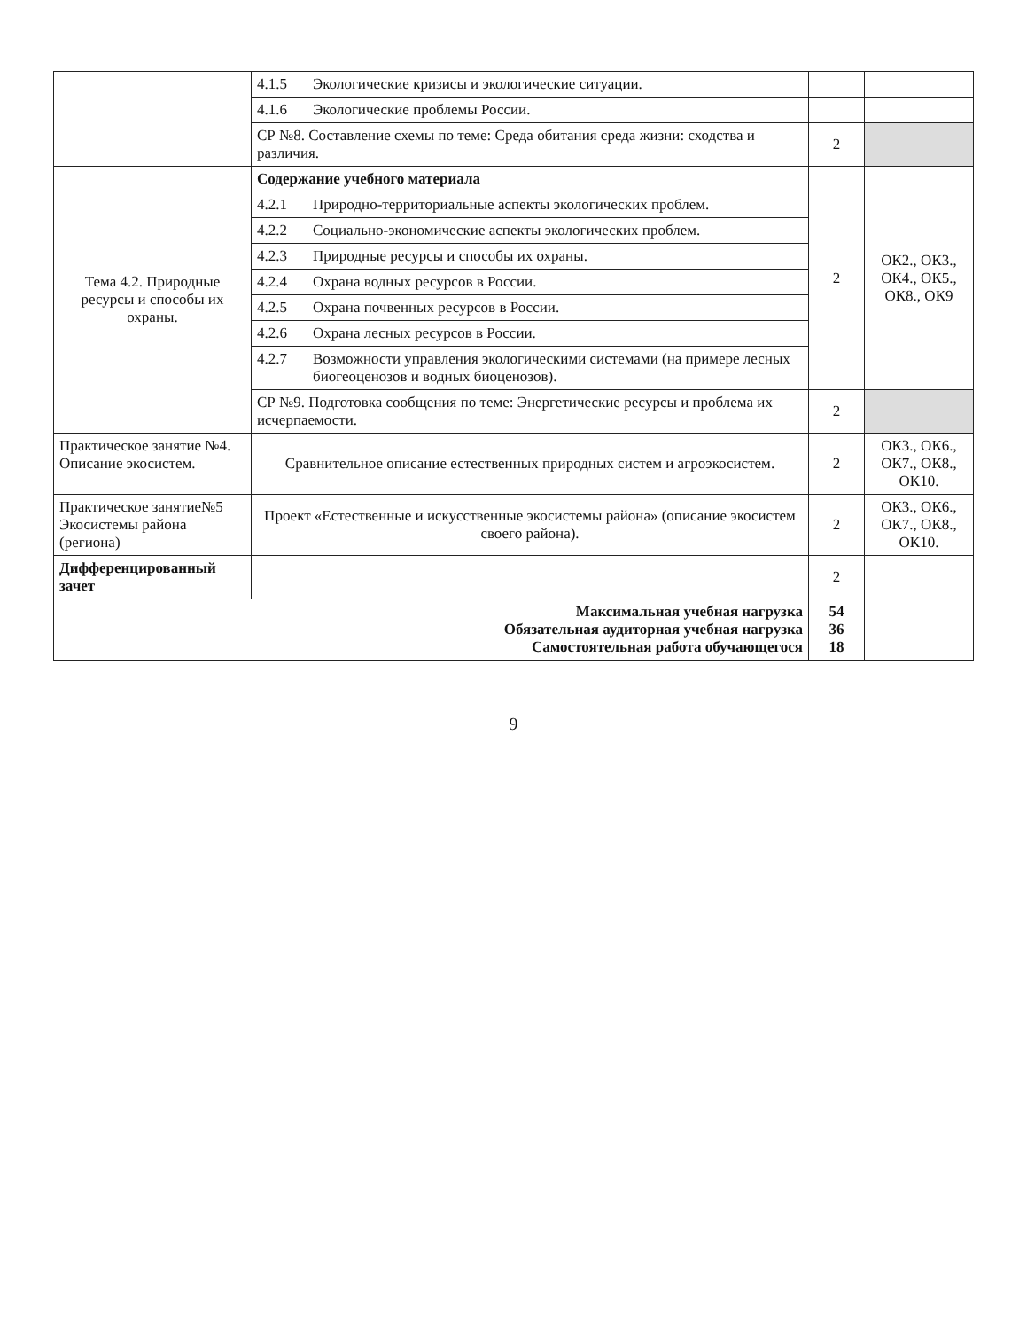| | 4.1.5 | Экологические кризисы и экологические ситуации. | | |
| | 4.1.6 | Экологические проблемы России. | | |
| | СР №8. Составление схемы по теме: Среда обитания среда жизни: сходства и различия. | | 2 | |
| Тема 4.2. Природные ресурсы и способы их охраны. | Содержание учебного материала | | 2 | ОК2., ОК3., ОК4., ОК5., ОК8., ОК9 |
| | 4.2.1 | Природно-территориальные аспекты экологических проблем. | | |
| | 4.2.2 | Социально-экономические аспекты экологических проблем. | | |
| | 4.2.3 | Природные ресурсы и способы их охраны. | | |
| | 4.2.4 | Охрана водных ресурсов в России. | | |
| | 4.2.5 | Охрана почвенных ресурсов в России. | | |
| | 4.2.6 | Охрана лесных ресурсов в России. | | |
| | 4.2.7 | Возможности управления экологическими системами (на примере лесных биогеоценозов и водных биоценозов). | | |
| | СР №9. Подготовка сообщения по теме: Энергетические ресурсы и проблема их исчерпаемости. | | 2 | |
| Практическое занятие №4. Описание экосистем. | Сравнительное описание естественных природных систем и агроэкосистем. | | 2 | ОК3., ОК6., ОК7., ОК8., ОК10. |
| Практическое занятие№5 Экосистемы района (региона) | Проект «Естественные и искусственные экосистемы района» (описание экосистем своего района). | | 2 | ОК3., ОК6., ОК7., ОК8., ОК10. |
| Дифференцированный зачет | | | 2 | |
| Максимальная учебная нагрузка Обязательная аудиторная учебная нагрузка Самостоятельная работа обучающегося | | | 54 36 18 | |
9